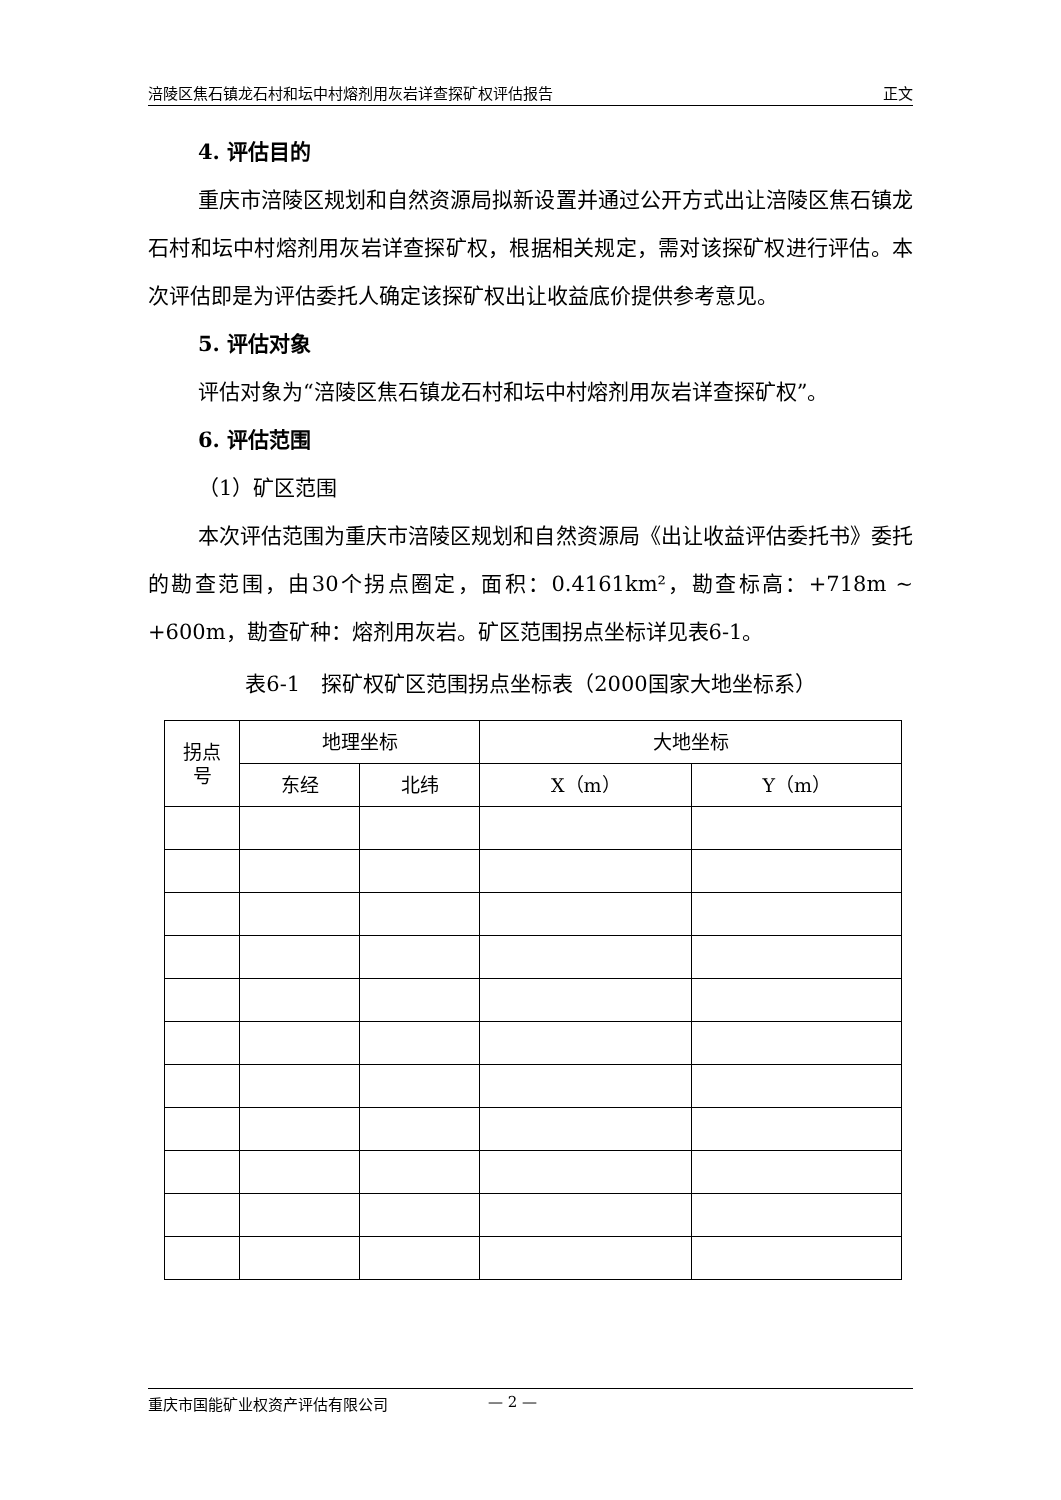涪陵区焦石镇龙石村和坛中村熔剂用灰岩详查探矿权评估报告 正文
4. 评估目的
重庆市涪陵区规划和自然资源局拟新设置并通过公开方式出让涪陵区焦石镇龙石村和坛中村熔剂用灰岩详查探矿权，根据相关规定，需对该探矿权进行评估。本次评估即是为评估委托人确定该探矿权出让收益底价提供参考意见。
5. 评估对象
评估对象为“涪陵区焦石镇龙石村和坛中村熔剂用灰岩详查探矿权”。
6. 评估范围
（1）矿区范围
本次评估范围为重庆市涪陵区规划和自然资源局《出让收益评估委托书》委托的勘查范围，由30个拐点圈定，面积：0.4161km²，勘查标高：+718m ~ +600m，勘查矿种：熔剂用灰岩。矿区范围拐点坐标详见表6-1。
表6-1　探矿权矿区范围拐点坐标表（2000国家大地坐标系）
| 拐点 号 | 地理坐标 | | 大地坐标 | |
| --- | --- | --- | --- | --- |
| | 东经 | 北纬 | X（m） | Y（m） |
重庆市国能矿业权资产评估有限公司 — 2 —